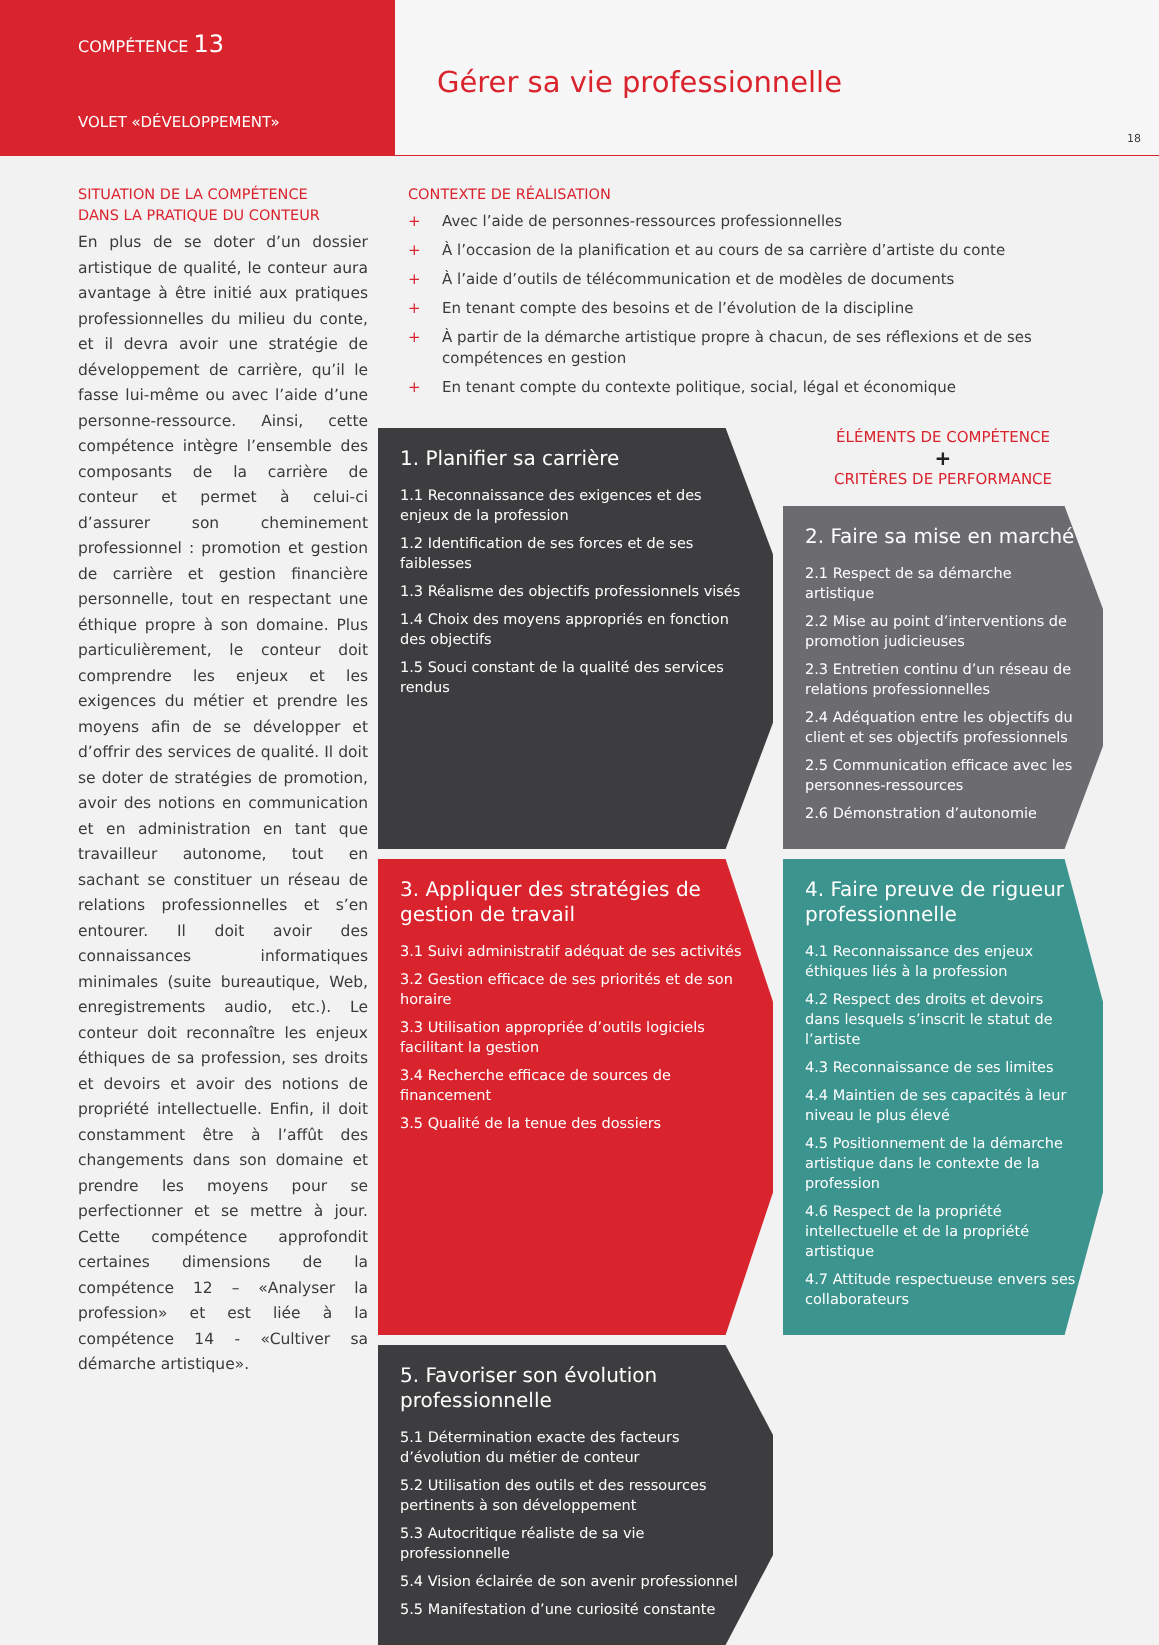COMPÉTENCE 13
VOLET «DÉVELOPPEMENT»
Gérer sa vie professionnelle
18
SITUATION DE LA COMPÉTENCE
DANS LA PRATIQUE DU CONTEUR
En plus de se doter d’un dossier artistique de qualité, le conteur aura avantage à être initié aux pratiques professionnelles du milieu du conte, et il devra avoir une stratégie de développement de carrière, qu’il le fasse lui-même ou avec l’aide d’une personne-ressource. Ainsi, cette compétence intègre l’ensemble des composants de la carrière de conteur et permet à celui-ci d’assurer son cheminement professionnel : promotion et gestion de carrière et gestion financière personnelle, tout en respectant une éthique propre à son domaine. Plus particulièrement, le conteur doit comprendre les enjeux et les exigences du métier et prendre les moyens afin de se développer et d’offrir des services de qualité. Il doit se doter de stratégies de promotion, avoir des notions en communication et en administration en tant que travailleur autonome, tout en sachant se constituer un réseau de relations professionnelles et s’en entourer. Il doit avoir des connaissances informatiques minimales (suite bureautique, Web, enregistrements audio, etc.). Le conteur doit reconnaître les enjeux éthiques de sa profession, ses droits et devoirs et avoir des notions de propriété intellectuelle. Enfin, il doit constamment être à l’affût des changements dans son domaine et prendre les moyens pour se perfectionner et se mettre à jour. Cette compétence approfondit certaines dimensions de la compétence 12 – «Analyser la profession» et est liée à la compétence 14 - «Cultiver sa démarche artistique».
CONTEXTE DE RÉALISATION
+ Avec l’aide de personnes-ressources professionnelles
+ À l’occasion de la planification et au cours de sa carrière d’artiste du conte
+ À l’aide d’outils de télécommunication et de modèles de documents
+ En tenant compte des besoins et de l’évolution de la discipline
+ À partir de la démarche artistique propre à chacun, de ses réflexions et de ses compétences en gestion
+ En tenant compte du contexte politique, social, légal et économique
1. Planifier sa carrière
1.1 Reconnaissance des exigences et des enjeux de la profession
1.2 Identification de ses forces et de ses faiblesses
1.3 Réalisme des objectifs professionnels visés
1.4 Choix des moyens appropriés en fonction des objectifs
1.5 Souci constant de la qualité des services rendus
ÉLÉMENTS DE COMPÉTENCE
+
CRITÈRES DE PERFORMANCE
2. Faire sa mise en marché
2.1 Respect de sa démarche artistique
2.2 Mise au point d’interventions de promotion judicieuses
2.3 Entretien continu d’un réseau de relations professionnelles
2.4 Adéquation entre les objectifs du client et ses objectifs professionnels
2.5 Communication efficace avec les personnes-ressources
2.6 Démonstration d’autonomie
3. Appliquer des stratégies de gestion de travail
3.1 Suivi administratif adéquat de ses activités
3.2 Gestion efficace de ses priorités et de son horaire
3.3 Utilisation appropriée d’outils logiciels facilitant la gestion
3.4 Recherche efficace de sources de financement
3.5 Qualité de la tenue des dossiers
4. Faire preuve de rigueur professionnelle
4.1 Reconnaissance des enjeux éthiques liés à la profession
4.2 Respect des droits et devoirs dans lesquels s’inscrit le statut de l’artiste
4.3 Reconnaissance de ses limites
4.4 Maintien de ses capacités à leur niveau le plus élevé
4.5 Positionnement de la démarche artistique dans le contexte de la profession
4.6 Respect de la propriété intellectuelle et de la propriété artistique
4.7 Attitude respectueuse envers ses collaborateurs
5. Favoriser son évolution professionnelle
5.1 Détermination exacte des facteurs d’évolution du métier de conteur
5.2 Utilisation des outils et des ressources pertinents à son développement
5.3 Autocritique réaliste de sa vie professionnelle
5.4 Vision éclairée de son avenir professionnel
5.5 Manifestation d’une curiosité constante